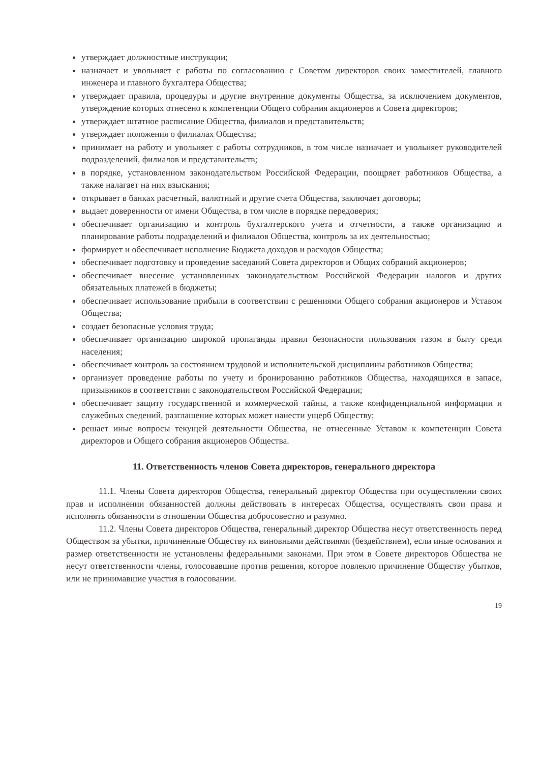утверждает должностные инструкции;
назначает и увольняет с работы по согласованию с Советом директоров своих заместителей, главного инженера и главного бухгалтера Общества;
утверждает правила, процедуры и другие внутренние документы Общества, за исключением документов, утверждение которых отнесено к компетенции Общего собрания акционеров и Совета директоров;
утверждает штатное расписание Общества, филиалов и представительств;
утверждает положения о филиалах Общества;
принимает на работу и увольняет с работы сотрудников, в том числе назначает и увольняет руководителей подразделений, филиалов и представительств;
в порядке, установленном законодательством Российской Федерации, поощряет работников Общества, а также налагает на них взыскания;
открывает в банках расчетный, валютный и другие счета Общества, заключает договоры;
выдает доверенности от имени Общества, в том числе в порядке передоверия;
обеспечивает организацию и контроль бухгалтерского учета и отчетности, а также организацию и планирование работы подразделений и филиалов Общества, контроль за их деятельностью;
формирует и обеспечивает исполнение Бюджета доходов и расходов Общества;
обеспечивает подготовку и проведение заседаний Совета директоров и Общих собраний акционеров;
обеспечивает внесение установленных законодательством Российской Федерации налогов и других обязательных платежей в бюджеты;
обеспечивает использование прибыли в соответствии с решениями Общего собрания акционеров и Уставом Общества;
создает безопасные условия труда;
обеспечивает организацию широкой пропаганды правил безопасности пользования газом в быту среди населения;
обеспечивает контроль за состоянием трудовой и исполнительской дисциплины работников Общества;
организует проведение работы по учету и бронированию работников Общества, находящихся в запасе, призывников в соответствии с законодательством Российской Федерации;
обеспечивает защиту государственной и коммерческой тайны, а также конфиденциальной информации и служебных сведений, разглашение которых может нанести ущерб Обществу;
решает иные вопросы текущей деятельности Общества, не отнесенные Уставом к компетенции Совета директоров и Общего собрания акционеров Общества.
11. Ответственность членов Совета директоров, генерального директора
11.1. Члены Совета директоров Общества, генеральный директор Общества при осуществлении своих прав и исполнении обязанностей должны действовать в интересах Общества, осуществлять свои права и исполнять обязанности в отношении Общества добросовестно и разумно.
11.2. Члены Совета директоров Общества, генеральный директор Общества несут ответственность перед Обществом за убытки, причиненные Обществу их виновными действиями (бездействием), если иные основания и размер ответственности не установлены федеральными законами. При этом в Совете директоров Общества не несут ответственности члены, голосовавшие против решения, которое повлекло причинение Обществу убытков, или не принимавшие участия в голосовании.
19